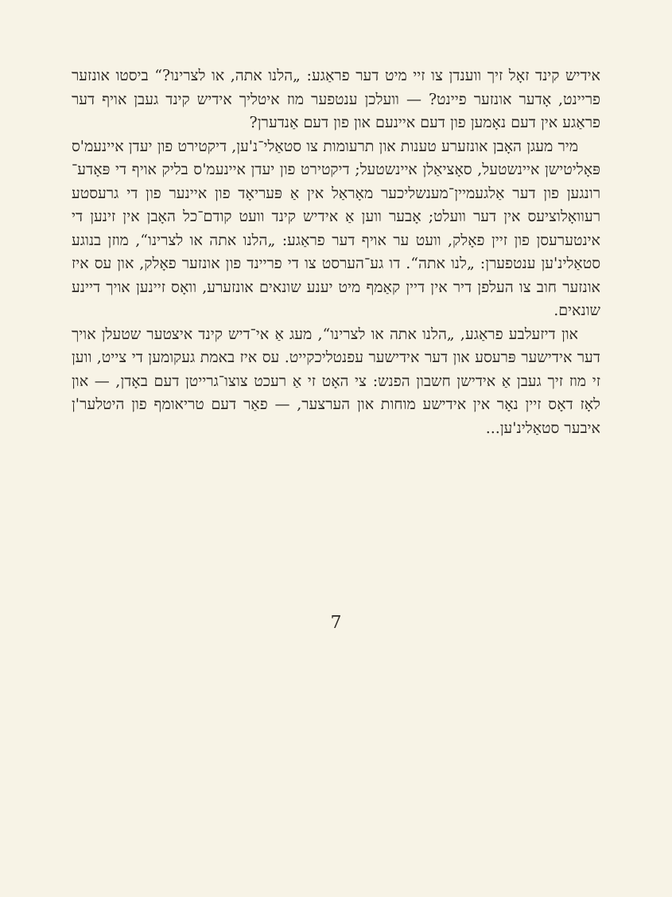אידיש קינד זאָל זיך ווענדן צו זיי מיט דער פראַגע: „הלנו אתה, או לצרינו?“ ביסטו אונזער פריינט, אָדער אונזער פיינט? — וועלכן ענטפער מוז איטליך אידיש קינד געבן אויף דער פראַגע אין דעם נאָמען פון דעם איינעם און פון דעם אַנדערן?
מיר מעגן האָבן אונזערע טענות און תרעומות צו סטאַלי־נ'ען, דיקטירט פון יעדן איינעמ'ס פּאָליטישן איינשטעל, סאָציאַלן איינשטעל; דיקטירט פון יעדן איינעמ'ס בליק אויף די פּאָדע־רונגען פון דער אַלגעמיין־מענשליכער מאָראַל אין אַ פּעריאָד פון איינער פון די גרעסטע רעוואָלוציעס אין דער וועלט; אָבער ווען אַ אידיש קינד וועט קודם־כל האָבן אין זינען די אינטערעסן פון זיין פאָלק, וועט ער אויף דער פראַגע: „הלנו אתה או לצרינו“, מוזן בנוגע סטאַלינ'ען ענטפערן: „לנו אתה“. דו גע־הערסט צו די פריינד פון אונזער פאָלק, און עס איז אונזער חוב צו העלפן דיר אין דיין קאַמף מיט יענע שונאים אונזערע, וואָס זיינען אויך דיינע שונאים.
און דיזעלבע פראַגע, „הלנו אתה או לצרינו“, מעג אַ אי־דיש קינד איצטער שטעלן אויך דער אידישער פּרעסע און דער אידישער עפנטליכקייט. עס איז באמת געקומען די צייט, ווען זי מוז זיך געבן אַ אידישן חשבון הפנש: צי האָט זי אַ רעכט צוצו־גרייטן דעם באָדן, — און לאָז דאָס זיין נאָר אין אידישע מוחות און הערצער, — פאַר דעם טריאומף פון היטלער'ן איבער סטאַלינ'ען...
7